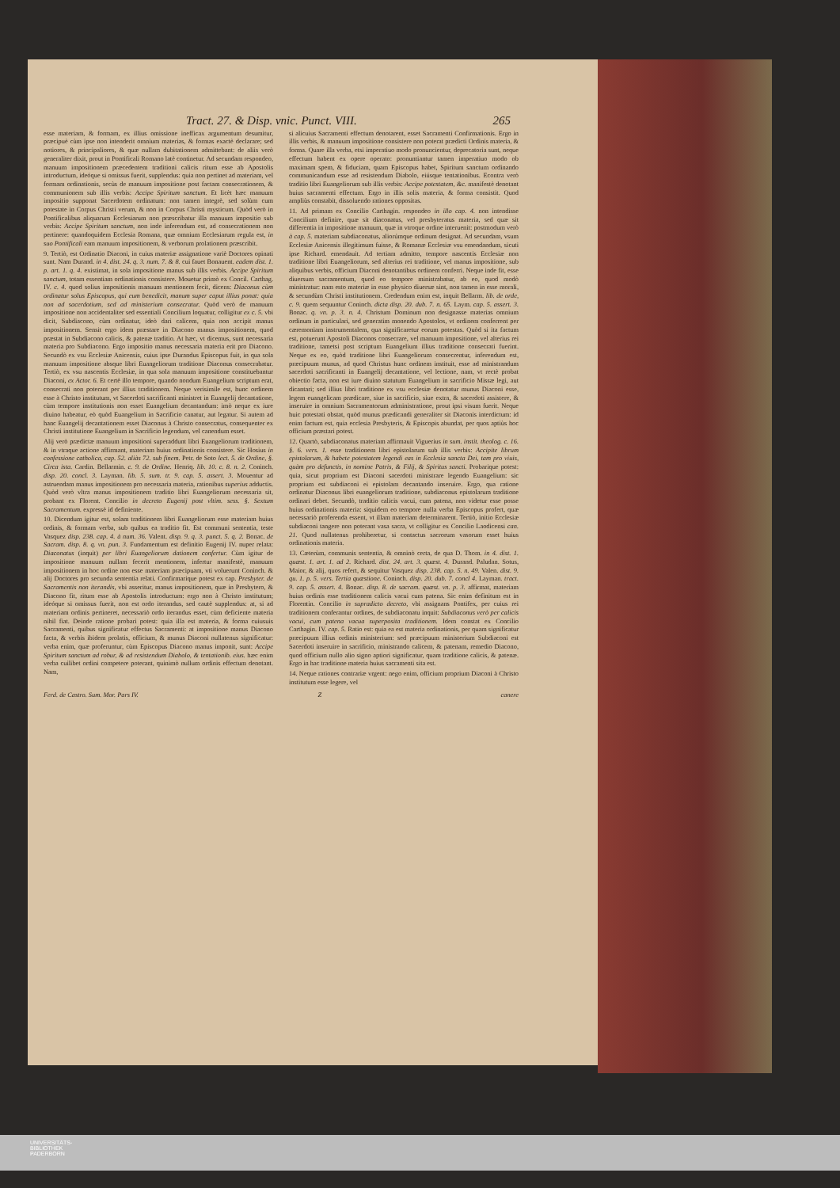Tract. 27. & Disp. vnic. Punct. VIII. 265
esse materiam, & formam, ex illius omissione inefficax argumentum desumitur, præcipuè cùm ipse non intenderit omnium materias, & formas exactè declarare; sed notiores, & principaliores, & quæ nullam dubitationem admittebant: de aliis verò generaliter dixit, prout in Pontificali Romano latè continetur. Ad secundam respondeo, manuum impositionem præcedentem traditioni calicis ritum esse ab Apostolis introductum, ideóque si omissus fuerit, supplendus: quia non pertinet ad materiam, vel formam ordinationis, secùs de manuum impositione post factam consecrationem, & communionem sub illis verbis: Accipe Spiritum sanctum. Et licèt hæc manuum impositio supponat Sacerdotem ordinatum: non tamen integrè, sed solùm cum potestate in Corpus Christi verum, & non in Corpus Christi mysticum. Quòd verò in Pontificalibus aliquarum Ecclesiarum non præscribatur illa manuum impositio sub verbis: Accipe Spiritum sanctum, non inde inferendum est, ad consecrationem non pertinere: quandoquidem Ecclesia Romana, quæ omnium Ecclesiarum regula est, in suo Pontificali eam manuum impositionem, & verborum prolationem præscribit.
9. Tertiò, est Ordinatio Diaconi, in cuius materiæ assignatione variè Doctores opinati sunt. Nam Durand. in 4. dist. 24. q. 3. num. 7. & 8. cui fauet Bonauent. eadem dist. 1. p. art. 1. q. 4. existimat, in sola impositione manus sub illis verbis. Accipe Spiritum sanctum, totam essentiam ordinationis consistere. Mouetur primò ex Concil. Carthag. IV. c. 4. quod solius impositionis manuum mentionem fecit, dicens: Diaconus cùm ordinatur solus Episcopus, qui eum benedicit, manum super caput illius ponat: quia non ad sacerdotium, sed ad ministerium consecratur. Quòd verò de manuum impositione non accidentaliter sed essentiali Concilium loquatur, colligitur ex c. 5. vbi dicit, Subdiacono, cùm ordinatur, ideò dari calicem, quia non accipit manus impositionem. Sensit ergo idem præstare in Diacono manus impositionem, quod præstat in Subdiacono calicis, & patenæ traditio. At hæc, vt dicemus, sunt necessaria materia pro Subdiacono. Ergo impositio manus necessaria materia erit pro Diacono. Secundò ex vsu Ecclesiæ Anicensis, cuius ipse Durandus Episcopus fuit, in qua sola manuum impositione absque libri Euangeliorum traditione Diaconus consecrabatur. Tertiò, ex vsu nascentis Ecclesiæ, in qua sola manuum impositione constituebantur Diaconi, ex Actor. 6. Et certè illo tempore, quando nondum Euangelium scriptum erat, consecrati non poterant per illius traditionem. Neque verisimile est, hunc ordinem esse à Christo institutum, vt Sacerdoti sacrificanti ministret in Euangelij decantatione, cùm tempore institutionis non esset Euangelium decantandum: imò neque ex iure diuino habeatur, eò quòd Euangelium in Sacrificio canatur, aut legatur. Si autem ad hanc Euangelij decantationem esset Diaconus à Christo consecratus, consequenter ex Christi institutione Euangelium in Sacrificio legendum, vel canendum esset.
Alij verò prædictæ manuum impositioni superaddunt libri Euangeliorum traditionem, & in vtraque actione affirmant, materiam huius ordinationis consistere. Sic Hosius in confessione catholica, cap. 52. aliàs 72. sub finem. Petr. de Soto lect. 5. de Ordine, §. Circa ista. Cardin. Bellarmin. c. 9. de Ordine. Henriq. lib. 10. c. 8. n. 2. Coninch. disp. 20. concl. 3. Layman. lib. 5. sum. tr. 9. cap. 5. assert. 3. Mouentur ad astruendam manus impositionem pro necessaria materia, rationibus superius adductis. Quòd verò vltra manus impositionem traditio libri Euangeliorum necessaria sit, probant ex Florent. Concilio in decreto Eugenij post vltim. sess. §. Sextum Sacramentum. expressè id definiente.
10. Dicendum igitur est, solam traditionem libri Euangeliorum esse materiam huius ordinis, & formam verba, sub quibus ea traditio fit. Est communi sententia, teste Vasquez disp. 238. cap. 4. à num. 36. Valent. disp. 9. q. 3. punct. 5. q. 2. Bonac. de Sacram. disp. 8. q. vn. pun. 3. Fundamentum est definitio Eugenij IV. nuper relata: Diaconatus (inquit) per libri Euangeliorum dationem confertur. Cùm igitur de impositione manuum nullam fecerit mentionem, infertur manifestè, manuum impositionem in hoc ordine non esse materiam præcipuam, vti voluerunt Coninch. & alij Doctores pro secunda sententia relati. Confirmarique potest ex cap. Presbyter. de Sacramentis non iterandis, vbi asseritur, manus impositionem, quæ in Presbytero, & Diacono fit, ritum esse ab Apostolis introductum: ergo non à Christo institutum; ideóque si omissus fuerit, non est ordo iterandus, sed cautè supplendus: at, si ad materiam ordinis pertineret, necessariò ordo iterandus esset, cùm deficiente materia nihil fiat. Deinde ratione probari potest: quia illa est materia, & forma cuiusuis Sacramenti, quibus significatur effectus Sacramenti: at impositione manus Diacono facta, & verbis ibidem prolatis, officium, & munus Diaconi nullatenus significatur: verba enim, quæ proferuntur, cùm Episcopus Diacono manus imponit, sunt: Accipe Spiritum sanctum ad robur, & ad resistendum Diabolo, & tentationib. eius. hæc enim verba cuilibet ordini competere poterant, quinimò nullum ordinis effectum denotant. Nam,
si alicuius Sacramenti effectum denotarent, esset Sacramenti Confirmationis. Ergo in illis verbis, & manuum impositione consistere non poterat prædicti Ordinis materia, & forma. Quare illa verba, etsi imperatiuo modo pronuncientur, deprecatoria sunt, neque effectum habent ex opere operato: pronuntiantur tamen imperatiuo modo ob maximam spem, & fiduciam, quam Episcopus habet, Spiritum sanctum ordinando communicandum esse ad resistendum Diabolo, eiúsque tentationibus. Econtra verò traditio libri Euangeliorum sub illis verbis: Accipe potestatem, &c. manifestè denotant huius sacramenti effectum. Ergo in illis solis materia, & forma consistit. Quod ampliùs constabit, dissoluendo rationes oppositas.
11. Ad primam ex Concilio Carthagin. respondeo in illo cap. 4. non intendisse Concilium definire, quæ sit diaconatus, vel presbyteratus materia, sed quæ sit differentia in impositione manuum, quæ in vtroque ordine interuenit: postmodum verò à cap. 5. materiam subdiaconatus, aliorúmque ordinum designat. Ad secundam, vsum Ecclesiæ Anicensis illegitimum fuisse, & Romanæ Ecclesiæ vsu emendandum, sicuti ipse Richard. emendauit. Ad tertiam admitto, tempore nascentis Ecclesiæ non traditione libri Euangeliorum, sed alterius rei traditione, vel manus impositione, sub aliquibus verbis, officium Diaconi denotantibus ordinem conferri. Neque inde fit, esse diuersum sacramentum, quod eo tempore ministrabatur, ab eo, quod modò ministratur: nam esto materiæ in esse physico diuersæ sint, non tamen in esse morali, & secundùm Christi institutionem. Credendum enim est, inquit Bellarm. lib. de orde, c. 9. quem sequuntur Coninch. dicta disp. 20. dub. 7. n. 65. Laym. cap. 5. assert. 3. Bonac. q. vn. p. 3. n. 4. Christum Dominum non designasse materias omnium ordinum in particulari, sed generatim monendo Apostolos, vt ordinem conferrent per cæremoniam instrumentalem, qua significaretur eorum potestas. Quòd si ita factum est, potuerunt Apostoli Diaconos consecrare, vel manuum impositione, vel alterius rei traditione, tametsi post scriptum Euangelium illius traditione consecrati fuerint. Neque ex eo, quòd traditione libri Euangeliorum consecrentur, inferendum est, præcipuum munus, ad quod Christus hunc ordinem instituit, esse ad ministrandum sacerdoti sacrificanti in Euangelij decantatione, vel lectione, nam, vt rectè probat obiectio facta, non est iure diuino statutum Euangelium in sacrificio Missæ legi, aut dicantari; sed illius libri traditione ex vsu ecclesiæ denotatur munus Diaconi esse, legem euangelicam prædicare, siue in sacrificio, siue extra, & sacerdoti assistere, & inseruire in omnium Sacramentorum administratione, prout ipsi visum fuerit. Neque huic potestati obstat, quòd munus prædicandi generaliter sit Diaconis interdictum: id enim factum est, quia ecclesia Presbyteris, & Episcopis abundat, per quos aptiùs hoc officium præstari potest.
12. Quartò, subdiaconatus materiam affirmauit Viguerius in sum. instit. theolog. c. 16. §. 6. vers. 1. esse traditionem libri epistolarum sub illis verbis: Accipite librum epistolarum, & habete potestatem legendi eas in Ecclesia sancta Dei, tam pro viuis, quàm pro defunctis, in nomine Patris, & Filij, & Spiritus sancti. Probarique potest: quia, sicut proprium est Diaconi sacerdoti ministrare legendo Euangelium: sic proprium est subdiaconi ei epistolam decantando inseruire. Ergo, qua ratione ordinatur Diaconus libri euangeliorum traditione, subdiaconus epistolarum traditione ordinari debet. Secundò, traditio calicis vacui, cum patena, non videtur esse posse huius ordinationis materia: siquidem eo tempore nulla verba Episcopus profert, quæ necessariò proferenda essent, vt illam materiam determinarent. Tertiò, initio Ecclesiæ subdiaconi tangere non poterant vasa sacra, vt colligitur ex Concilio Laodicensi can. 21. Quod nullatenus prohiberetur, si contactus sacrorum vasorum esset huius ordinationis materia.
13. Cæterùm, communis sententia, & omninò certa, de qua D. Thom. in 4. dist. 1. quæst. 1. art. 1. ad 2. Richard. dist. 24. art. 3. quæst. 4. Durand. Paludan. Sotus, Maior, & alij, quos refert, & sequitur Vasquez disp. 238. cap. 5. n. 49. Valen. dist. 9. qu. 1. p. 5. vers. Tertia quæstione. Coninch. disp. 20. dub. 7. concl 4. Layman. tract. 9. cap. 5. assert. 4. Bonac. disp. 8. de sacram. quæst. vn. p. 3. affirmat, materiam huius ordinis esse traditionem calicis vacui cum patena. Sic enim definitum est in Florentin. Concilio in supradicto decreto, vbi assignans Pontifex, per cuius rei traditionem conferantur ordines, de subdiaconatu inquit: Subdiaconus verò per calicis vacui, cum patena vacua superposita traditionem. Idem constat ex Concilio Carthagin. IV. cap. 5. Ratio est: quia ea est materia ordinationis, per quam significatur præcipuum illius ordinis ministerium: sed præcipuum ministerium Subdiaconi est Sacerdoti inseruire in sacrificio, ministrando calicem, & patenam, remedio Diacono, quod officium nullo alio signo aptiori significatur, quam traditione calicis, & patenæ. Ergo in hac traditione materia huius sacramenti sita est.
14. Neque rationes contrariæ vrgent: nego enim, officium proprium Diaconi à Christo institutum esse legere, vel
Ferd. de Castro. Sum. Mor. Pars IV. Z canere
UNIVERSITÄTS-
BIBLIOTHEK
PADERBORN